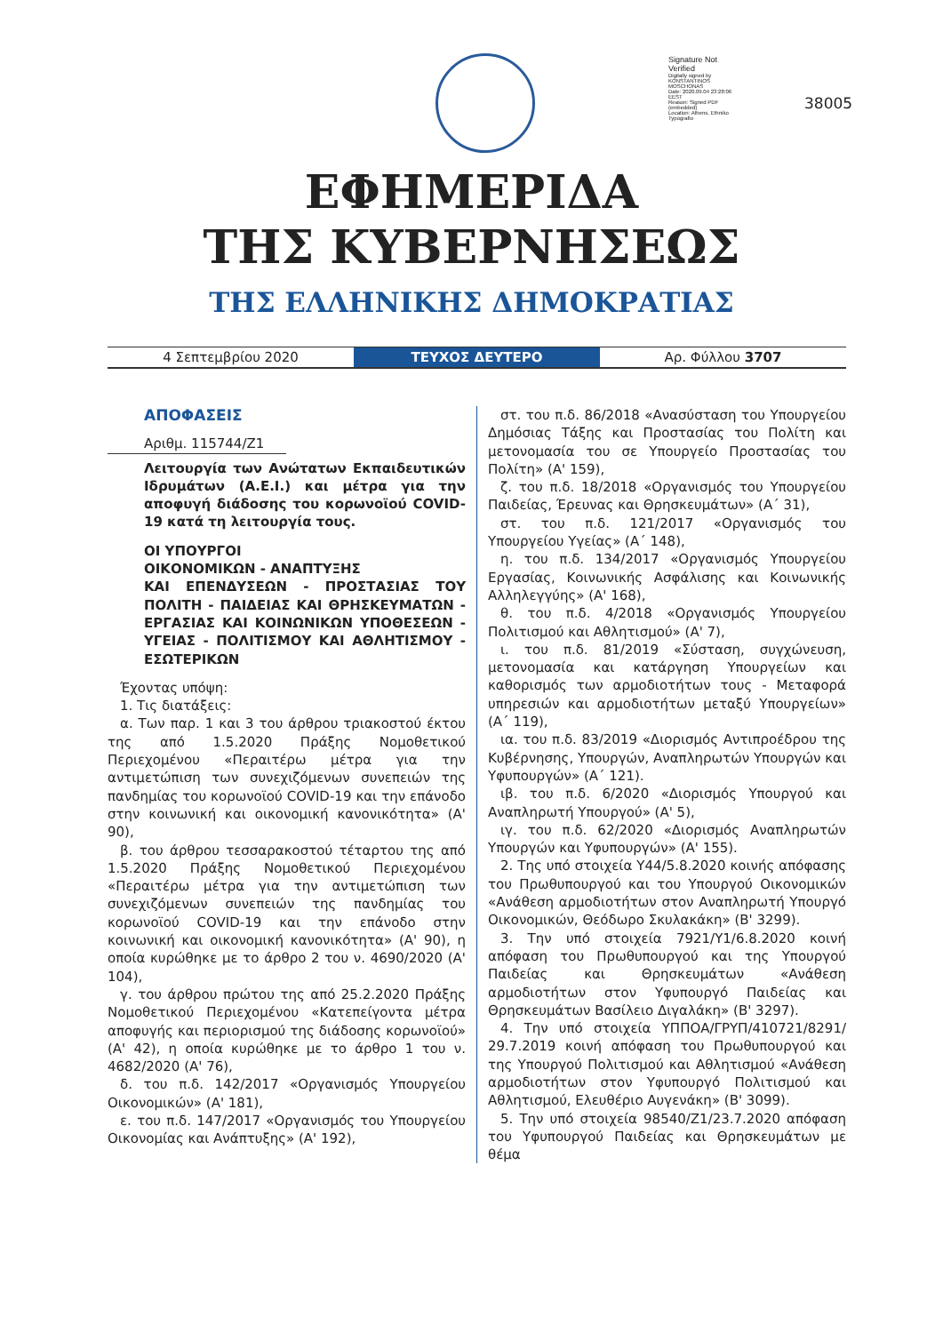Signature Not Verified
Digitally signed by KONSTANTINOS MOSCHONAS
Date: 2020.09.04 23:28:06 EEST
Reason: Signed PDF (embedded)
Location: Athens, Ethniko Typografio
38005
ΕΦΗΜΕΡΙΔΑ
ΤΗΣ ΚΥΒΕΡΝΗΣΕΩΣ
ΤΗΣ ΕΛΛΗΝΙΚΗΣ ΔΗΜΟΚΡΑΤΙΑΣ
4 Σεπτεμβρίου 2020
ΤΕΥΧΟΣ ΔΕΥΤΕΡΟ
Αρ. Φύλλου 3707
ΑΠΟΦΑΣΕΙΣ
Αριθμ. 115744/Ζ1
Λειτουργία των Ανώτατων Εκπαιδευτικών Ιδρυμάτων (Α.Ε.Ι.) και μέτρα για την αποφυγή διάδοσης του κορωνοϊού COVID-19 κατά τη λειτουργία τους.
ΟΙ ΥΠΟΥΡΓΟΙ
ΟΙΚΟΝΟΜΙΚΩΝ - ΑΝΑΠΤΥΞΗΣ
ΚΑΙ ΕΠΕΝΔΥΣΕΩΝ - ΠΡΟΣΤΑΣΙΑΣ ΤΟΥ ΠΟΛΙΤΗ - ΠΑΙΔΕΙΑΣ ΚΑΙ ΘΡΗΣΚΕΥΜΑΤΩΝ - ΕΡΓΑΣΙΑΣ ΚΑΙ ΚΟΙΝΩΝΙΚΩΝ ΥΠΟΘΕΣΕΩΝ - ΥΓΕΙΑΣ - ΠΟΛΙΤΙΣΜΟΥ ΚΑΙ ΑΘΛΗΤΙΣΜΟΥ - ΕΣΩΤΕΡΙΚΩΝ
Έχοντας υπόψη:
1. Τις διατάξεις:
α. Των παρ. 1 και 3 του άρθρου τριακοστού έκτου της από 1.5.2020 Πράξης Νομοθετικού Περιεχομένου «Περαιτέρω μέτρα για την αντιμετώπιση των συνεχιζόμενων συνεπειών της πανδημίας του κορωνοϊού COVID-19 και την επάνοδο στην κοινωνική και οικονομική κανονικότητα» (Α' 90),
β. του άρθρου τεσσαρακοστού τέταρτου της από 1.5.2020 Πράξης Νομοθετικού Περιεχομένου «Περαιτέρω μέτρα για την αντιμετώπιση των συνεχιζόμενων συνεπειών της πανδημίας του κορωνοϊού COVID-19 και την επάνοδο στην κοινωνική και οικονομική κανονικότητα» (Α' 90), η οποία κυρώθηκε με το άρθρο 2 του ν. 4690/2020 (Α' 104),
γ. του άρθρου πρώτου της από 25.2.2020 Πράξης Νομοθετικού Περιεχομένου «Κατεπείγοντα μέτρα αποφυγής και περιορισμού της διάδοσης κορωνοϊού» (Α' 42), η οποία κυρώθηκε με το άρθρο 1 του ν. 4682/2020 (Α' 76),
δ. του π.δ. 142/2017 «Οργανισμός Υπουργείου Οικονομικών» (Α' 181),
ε. του π.δ. 147/2017 «Οργανισμός του Υπουργείου Οικονομίας και Ανάπτυξης» (Α' 192),
στ. του π.δ. 86/2018 «Ανασύσταση του Υπουργείου Δημόσιας Τάξης και Προστασίας του Πολίτη και μετονομασία του σε Υπουργείο Προστασίας του Πολίτη» (Α' 159),
ζ. του π.δ. 18/2018 «Οργανισμός του Υπουργείου Παιδείας, Έρευνας και Θρησκευμάτων» (Α΄ 31),
στ. του π.δ. 121/2017 «Οργανισμός του Υπουργείου Υγείας» (Α΄ 148),
η. του π.δ. 134/2017 «Οργανισμός Υπουργείου Εργασίας, Κοινωνικής Ασφάλισης και Κοινωνικής Αλληλεγγύης» (Α' 168),
θ. του π.δ. 4/2018 «Οργανισμός Υπουργείου Πολιτισμού και Αθλητισμού» (Α' 7),
ι. του π.δ. 81/2019 «Σύσταση, συγχώνευση, μετονομασία και κατάργηση Υπουργείων και καθορισμός των αρμοδιοτήτων τους - Μεταφορά υπηρεσιών και αρμοδιοτήτων μεταξύ Υπουργείων» (Α΄ 119),
ια. του π.δ. 83/2019 «Διορισμός Αντιπροέδρου της Κυβέρνησης, Υπουργών, Αναπληρωτών Υπουργών και Υφυπουργών» (Α΄ 121).
ιβ. του π.δ. 6/2020 «Διορισμός Υπουργού και Αναπληρωτή Υπουργού» (Α' 5),
ιγ. του π.δ. 62/2020 «Διορισμός Αναπληρωτών Υπουργών και Υφυπουργών» (Α' 155).
2. Της υπό στοιχεία Υ44/5.8.2020 κοινής απόφασης του Πρωθυπουργού και του Υπουργού Οικονομικών «Ανάθεση αρμοδιοτήτων στον Αναπληρωτή Υπουργό Οικονομικών, Θεόδωρο Σκυλακάκη» (Β' 3299).
3. Την υπό στοιχεία 7921/Υ1/6.8.2020 κοινή απόφαση του Πρωθυπουργού και της Υπουργού Παιδείας και Θρησκευμάτων «Ανάθεση αρμοδιοτήτων στον Υφυπουργό Παιδείας και Θρησκευμάτων Βασίλειο Διγαλάκη» (Β' 3297).
4. Την υπό στοιχεία ΥΠΠΟΑ/ΓΡΥΠ/410721/8291/ 29.7.2019 κοινή απόφαση του Πρωθυπουργού και της Υπουργού Πολιτισμού και Αθλητισμού «Ανάθεση αρμοδιοτήτων στον Υφυπουργό Πολιτισμού και Αθλητισμού, Ελευθέριο Αυγενάκη» (Β' 3099).
5. Την υπό στοιχεία 98540/Ζ1/23.7.2020 απόφαση του Υφυπουργού Παιδείας και Θρησκευμάτων με θέμα